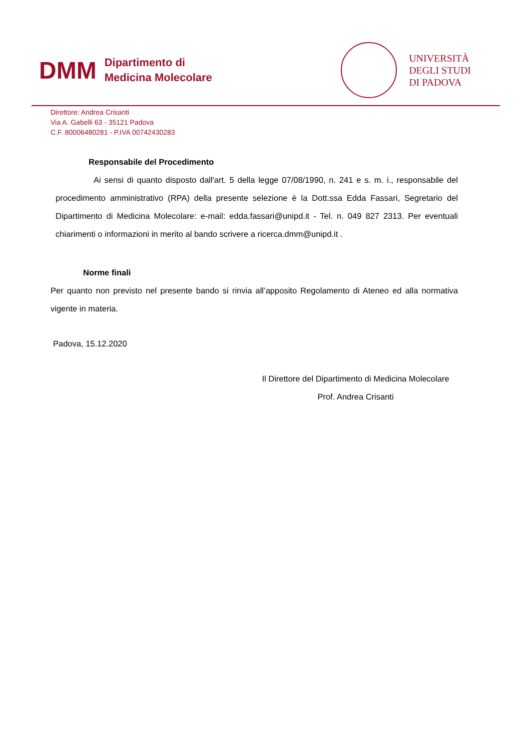DMM
Dipartimento di
Medicina Molecolare
UNIVERSITÀ
DEGLI STUDI
DI PADOVA
Direttore: Andrea Crisanti
Via A. Gabelli 63 - 35121 Padova
C.F. 80006480281 - P.IVA 00742430283
Responsabile del Procedimento
Ai sensi di quanto disposto dall'art. 5 della legge 07/08/1990, n. 241 e s. m. i., responsabile del procedimento amministrativo (RPA) della presente selezione è la Dott.ssa Edda Fassari, Segretario del Dipartimento di Medicina Molecolare: e-mail: edda.fassari@unipd.it - Tel. n. 049 827 2313. Per eventuali chiarimenti o informazioni in merito al bando scrivere a ricerca.dmm@unipd.it .
Norme finali
Per quanto non previsto nel presente bando si rinvia all’apposito Regolamento di Ateneo ed alla normativa vigente in materia.
Padova, 15.12.2020
Il Direttore del Dipartimento di Medicina Molecolare
Prof. Andrea Crisanti